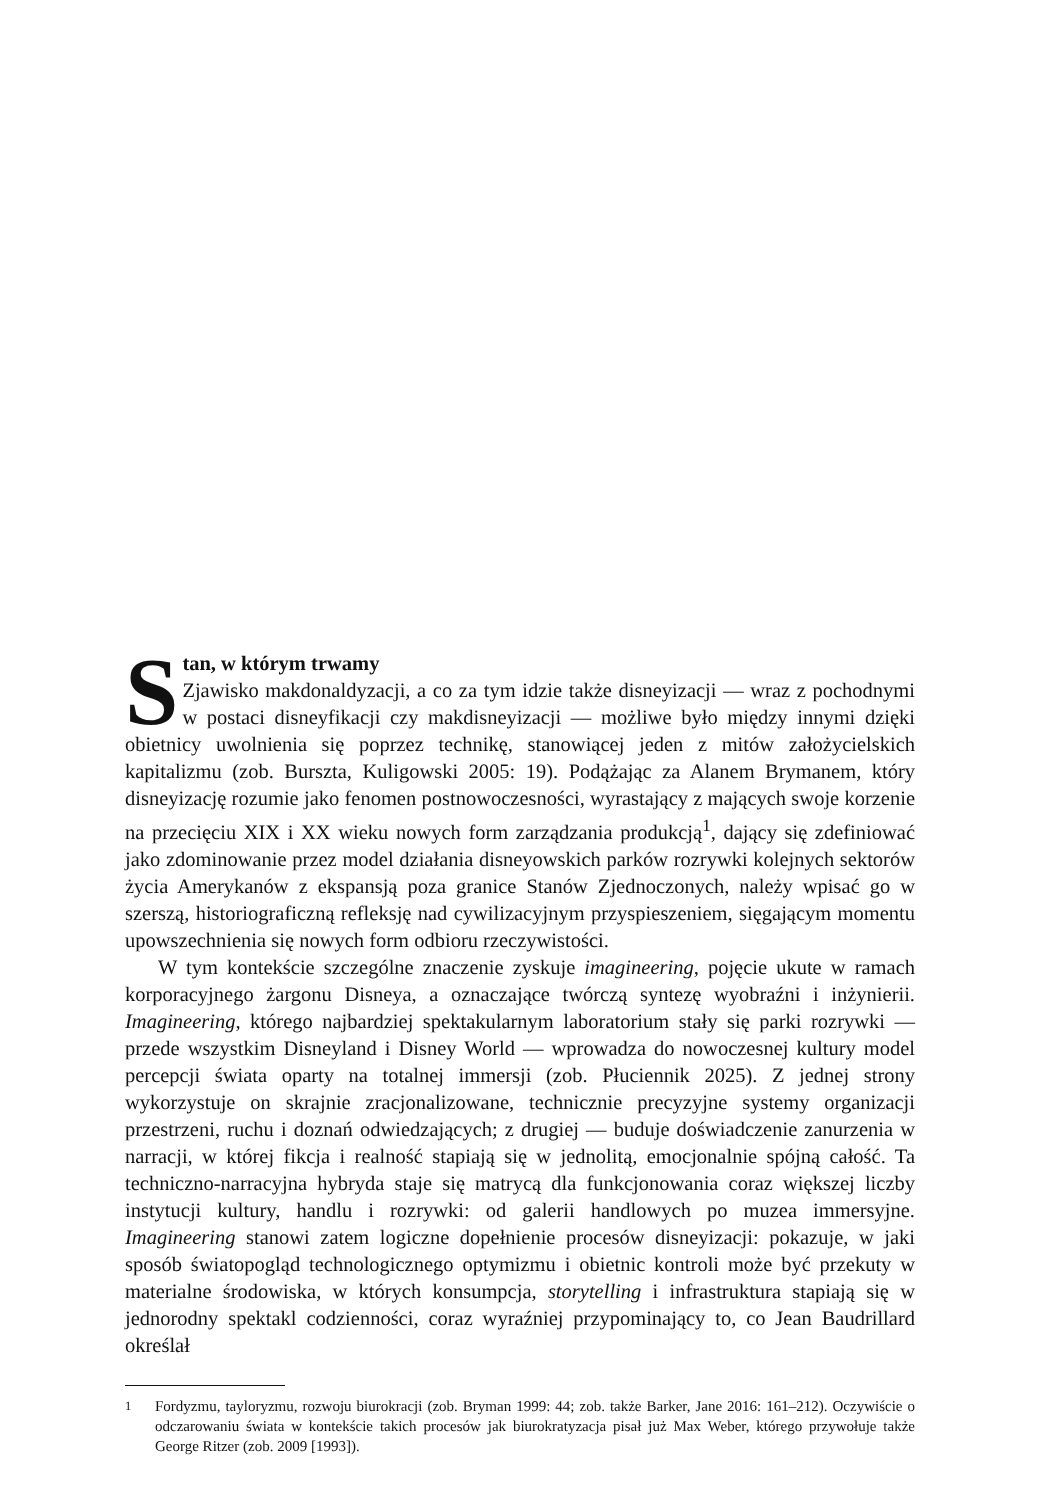S
tan, w którym trwamy
Zjawisko makdonaldyzacji, a co za tym idzie także disneyizacji — wraz z pochodnymi w postaci disneyfikacji czy makdisneyizacji — możliwe było między innymi dzięki obietnicy uwolnienia się poprzez technikę, stanowiącej jeden z mitów założycielskich kapitalizmu (zob. Burszta, Kuligowski 2005: 19). Podążając za Alanem Brymanem, który disneyizację rozumie jako fenomen postnowoczesności, wyrastający z mających swoje korzenie na przecięciu XIX i XX wieku nowych form zarządzania produkcją<sup>1</sup>, dający się zdefiniować jako zdominowanie przez model działania disneyowskich parków rozrywki kolejnych sektorów życia Amerykanów z ekspansją poza granice Stanów Zjednoczonych, należy wpisać go w szerszą, historiograficzną refleksję nad cywilizacyjnym przyspieszeniem, sięgającym momentu upowszechnienia się nowych form odbioru rzeczywistości.
W tym kontekście szczególne znaczenie zyskuje imagineering, pojęcie ukute w ramach korporacyjnego żargonu Disneya, a oznaczające twórczą syntezę wyobraźni i inżynierii. Imagineering, którego najbardziej spektakularnym laboratorium stały się parki rozrywki — przede wszystkim Disneyland i Disney World — wprowadza do nowoczesnej kultury model percepcji świata oparty na totalnej immersji (zob. Płuciennik 2025). Z jednej strony wykorzystuje on skrajnie zracjonalizowane, technicznie precyzyjne systemy organizacji przestrzeni, ruchu i doznań odwiedzających; z drugiej — buduje doświadczenie zanurzenia w narracji, w której fikcja i realność stapiają się w jednolitą, emocjonalnie spójną całość. Ta techniczno-narracyjna hybryda staje się matrycą dla funkcjonowania coraz większej liczby instytucji kultury, handlu i rozrywki: od galerii handlowych po muzea immersyjne. Imagineering stanowi zatem logiczne dopełnienie procesów disneyizacji: pokazuje, w jaki sposób światopogląd technologicznego optymizmu i obietnic kontroli może być przekuty w materialne środowiska, w których konsumpcja, storytelling i infrastruktura stapiają się w jednorodny spektakl codzienności, coraz wyraźniej przypominający to, co Jean Baudrillard określał
<sup>1</sup> Fordyzmu, tayloryzmu, rozwoju biurokracji (zob. Bryman 1999: 44; zob. także Barker, Jane 2016: 161–212). Oczywiście o odczarowaniu świata w kontekście takich procesów jak biurokratyzacja pisał już Max Weber, którego przywołuje także George Ritzer (zob. 2009 [1993]).